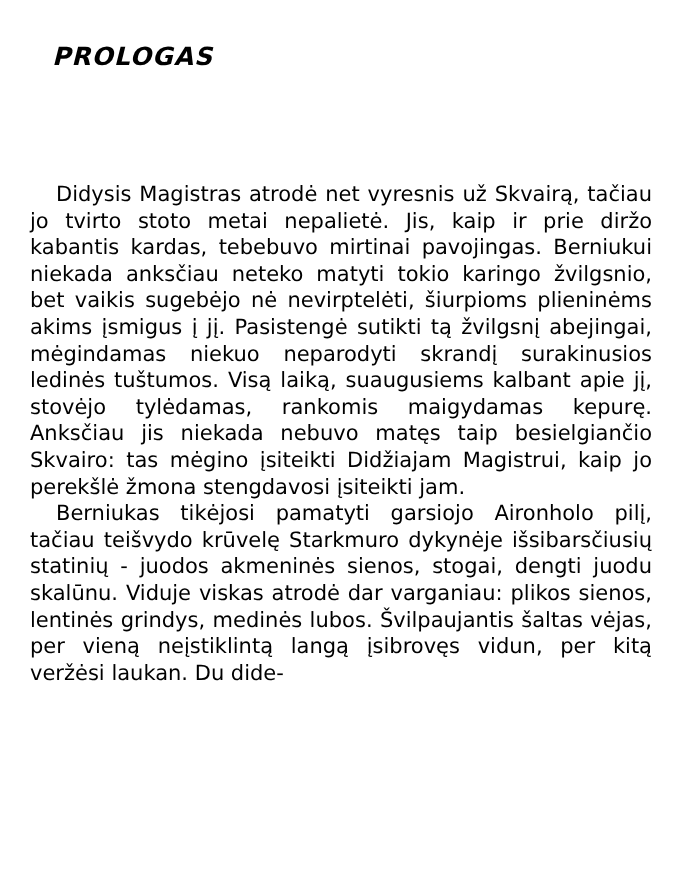PROLOGAS
Didysis Magistras atrodė net vyresnis už Skvairą, tačiau jo tvirto stoto metai nepalietė. Jis, kaip ir prie diržo kabantis kardas, tebebuvo mirtinai pavojingas. Berniukui niekada anksčiau neteko matyti tokio karingo žvilgsnio, bet vaikis sugebėjo nė nevirptelėti, šiurpioms plieninėms akims įsmigus į jį. Pasistengė sutikti tą žvilgsnį abejingai, mėgindamas niekuo neparodyti skrandį surakinusios ledinės tuštumos. Visą laiką, suaugusiems kalbant apie jį, stovėjo tylėdamas, rankomis maigydamas kepurę. Anksčiau jis niekada nebuvo matęs taip besielgiančio Skvairo: tas mėgino įsiteikti Didžiajam Magistrui, kaip jo perekšlė žmona stengdavosi įsiteikti jam.
Berniukas tikėjosi pamatyti garsiojo Aironholo pilį, tačiau teišvydo krūvelę Starkmuro dykynėje išsibarsčiusių statinių - juodos akmeninės sienos, stogai, dengti juodu skalūnu. Viduje viskas atrodė dar varganiau: plikos sienos, lentinės grindys, medinės lubos. Švilpaujantis šaltas vėjas, per vieną neįstiklintą langą įsibrovęs vidun, per kitą veržėsi laukan. Du dide-